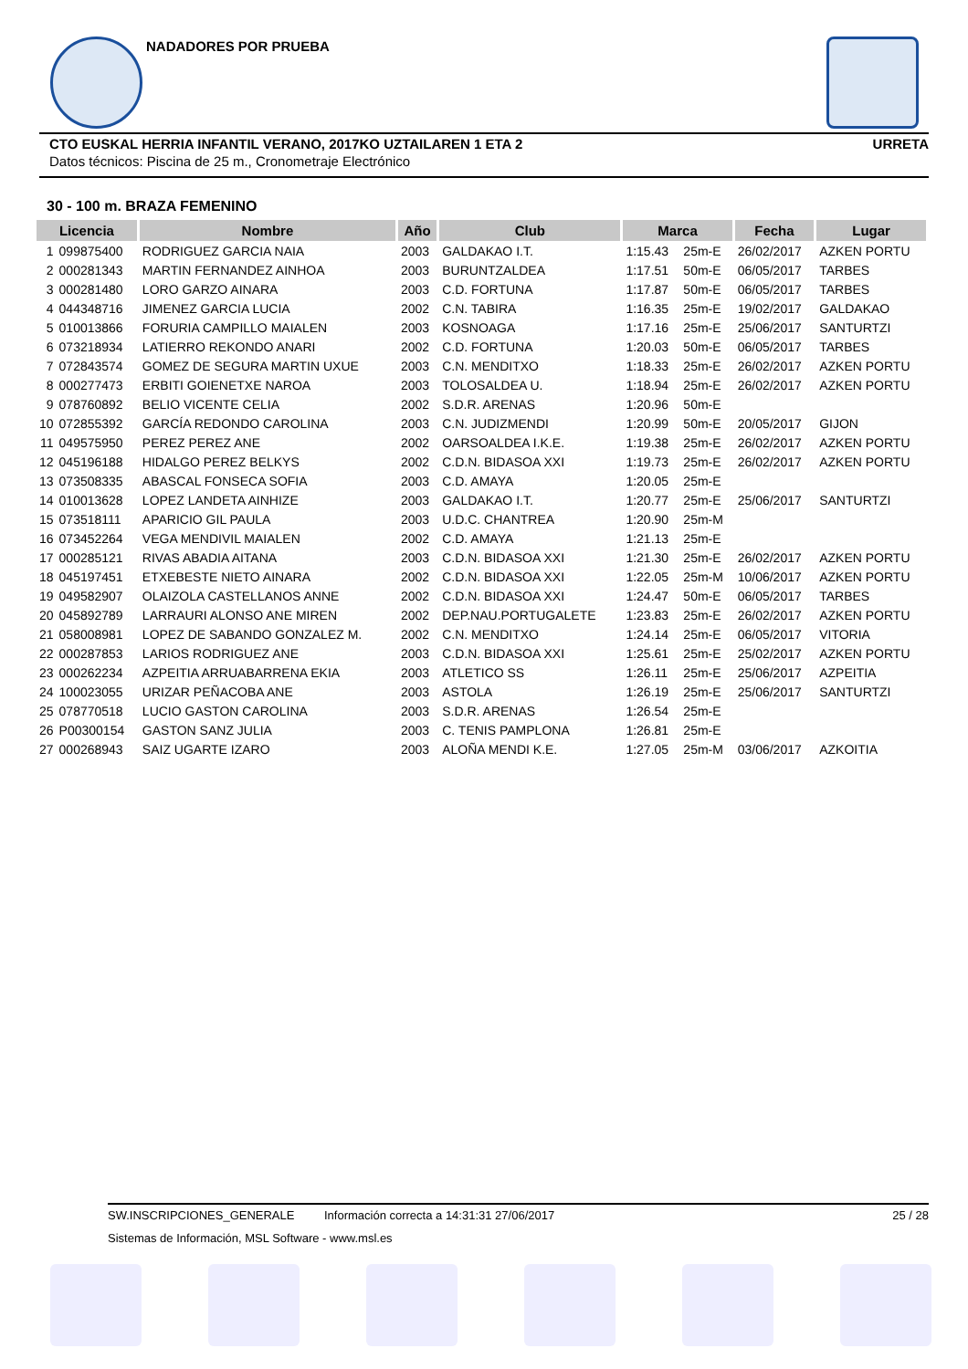NADADORES POR PRUEBA
CTO EUSKAL HERRIA INFANTIL VERANO, 2017KO UZTAILAREN 1 ETA 2 URRETA
Datos técnicos: Piscina de 25 m., Cronometraje Electrónico
30 - 100 m. BRAZA FEMENINO
| Licencia | | Nombre | Año | Club | Marca | | Fecha | Lugar |
| --- | --- | --- | --- | --- | --- | --- | --- | --- |
| 1 | 099875400 | RODRIGUEZ GARCIA NAIA | 2003 | GALDAKAO I.T. | 1:15.43 | 25m-E | 26/02/2017 | AZKEN PORTU |
| 2 | 000281343 | MARTIN FERNANDEZ AINHOA | 2003 | BURUNTZALDEA | 1:17.51 | 50m-E | 06/05/2017 | TARBES |
| 3 | 000281480 | LORO GARZO AINARA | 2003 | C.D. FORTUNA | 1:17.87 | 50m-E | 06/05/2017 | TARBES |
| 4 | 044348716 | JIMENEZ GARCIA LUCIA | 2002 | C.N. TABIRA | 1:16.35 | 25m-E | 19/02/2017 | GALDAKAO |
| 5 | 010013866 | FORURIA CAMPILLO MAIALEN | 2003 | KOSNOAGA | 1:17.16 | 25m-E | 25/06/2017 | SANTURTZI |
| 6 | 073218934 | LATIERRO REKONDO ANARI | 2002 | C.D. FORTUNA | 1:20.03 | 50m-E | 06/05/2017 | TARBES |
| 7 | 072843574 | GOMEZ DE SEGURA MARTIN UXUE | 2003 | C.N. MENDITXO | 1:18.33 | 25m-E | 26/02/2017 | AZKEN PORTU |
| 8 | 000277473 | ERBITI GOIENETXE NAROA | 2003 | TOLOSALDEA U. | 1:18.94 | 25m-E | 26/02/2017 | AZKEN PORTU |
| 9 | 078760892 | BELIO VICENTE CELIA | 2002 | S.D.R. ARENAS | 1:20.96 | 50m-E | | |
| 10 | 072855392 | GARCÍA REDONDO CAROLINA | 2003 | C.N. JUDIZMENDI | 1:20.99 | 50m-E | 20/05/2017 | GIJON |
| 11 | 049575950 | PEREZ PEREZ ANE | 2002 | OARSOALDEA I.K.E. | 1:19.38 | 25m-E | 26/02/2017 | AZKEN PORTU |
| 12 | 045196188 | HIDALGO PEREZ BELKYS | 2002 | C.D.N. BIDASOA XXI | 1:19.73 | 25m-E | 26/02/2017 | AZKEN PORTU |
| 13 | 073508335 | ABASCAL FONSECA SOFIA | 2003 | C.D. AMAYA | 1:20.05 | 25m-E | | |
| 14 | 010013628 | LOPEZ LANDETA AINHIZE | 2003 | GALDAKAO I.T. | 1:20.77 | 25m-E | 25/06/2017 | SANTURTZI |
| 15 | 073518111 | APARICIO GIL PAULA | 2003 | U.D.C. CHANTREA | 1:20.90 | 25m-M | | |
| 16 | 073452264 | VEGA MENDIVIL MAIALEN | 2002 | C.D. AMAYA | 1:21.13 | 25m-E | | |
| 17 | 000285121 | RIVAS ABADIA AITANA | 2003 | C.D.N. BIDASOA XXI | 1:21.30 | 25m-E | 26/02/2017 | AZKEN PORTU |
| 18 | 045197451 | ETXEBESTE NIETO AINARA | 2002 | C.D.N. BIDASOA XXI | 1:22.05 | 25m-M | 10/06/2017 | AZKEN PORTU |
| 19 | 049582907 | OLAIZOLA CASTELLANOS ANNE | 2002 | C.D.N. BIDASOA XXI | 1:24.47 | 50m-E | 06/05/2017 | TARBES |
| 20 | 045892789 | LARRAURI ALONSO ANE MIREN | 2002 | DEP.NAU.PORTUGALETE | 1:23.83 | 25m-E | 26/02/2017 | AZKEN PORTU |
| 21 | 058008981 | LOPEZ DE SABANDO GONZALEZ M. | 2002 | C.N. MENDITXO | 1:24.14 | 25m-E | 06/05/2017 | VITORIA |
| 22 | 000287853 | LARIOS RODRIGUEZ ANE | 2003 | C.D.N. BIDASOA XXI | 1:25.61 | 25m-E | 25/02/2017 | AZKEN PORTU |
| 23 | 000262234 | AZPEITIA ARRUABARRENA EKIA | 2003 | ATLETICO SS | 1:26.11 | 25m-E | 25/06/2017 | AZPEITIA |
| 24 | 100023055 | URIZAR PEÑACOBA ANE | 2003 | ASTOLA | 1:26.19 | 25m-E | 25/06/2017 | SANTURTZI |
| 25 | 078770518 | LUCIO GASTON CAROLINA | 2003 | S.D.R. ARENAS | 1:26.54 | 25m-E | | |
| 26 | P00300154 | GASTON SANZ JULIA | 2003 | C. TENIS PAMPLONA | 1:26.81 | 25m-E | | |
| 27 | 000268943 | SAIZ UGARTE IZARO | 2003 | ALOÑA MENDI K.E. | 1:27.05 | 25m-M | 03/06/2017 | AZKOITIA |
SW.INSCRIPCIONES_GENERALE Información correcta a 14:31:31 27/06/2017 25 / 28
Sistemas de Información, MSL Software - www.msl.es